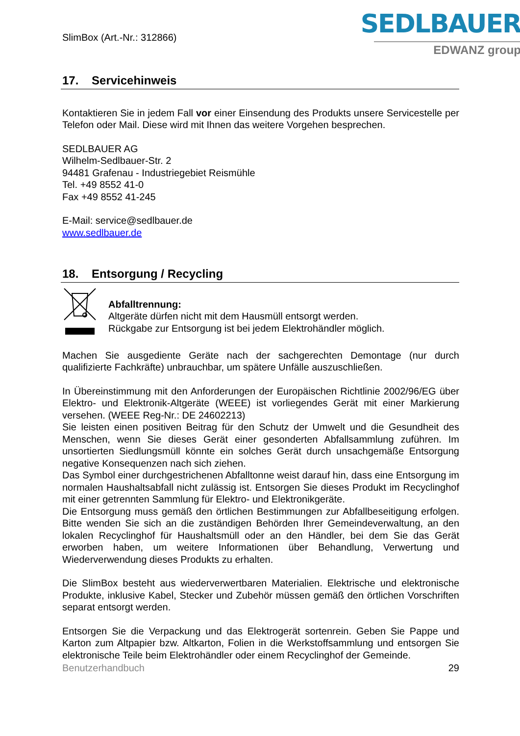SlimBox (Art.-Nr.: 312866)
SEDLBAUER
EDWANZ group
17. Servicehinweis
Kontaktieren Sie in jedem Fall vor einer Einsendung des Produkts unsere Servicestelle per Telefon oder Mail. Diese wird mit Ihnen das weitere Vorgehen besprechen.
SEDLBAUER AG
Wilhelm-Sedlbauer-Str. 2
94481 Grafenau - Industriegebiet Reismühle
Tel. +49 8552 41-0
Fax +49 8552 41-245
E-Mail: service@sedlbauer.de
www.sedlbauer.de
18. Entsorgung / Recycling
Abfalltrennung:
Altgeräte dürfen nicht mit dem Hausmüll entsorgt werden.
Rückgabe zur Entsorgung ist bei jedem Elektrohändler möglich.
Machen Sie ausgediente Geräte nach der sachgerechten Demontage (nur durch qualifizierte Fachkräfte) unbrauchbar, um spätere Unfälle auszuschließen.
In Übereinstimmung mit den Anforderungen der Europäischen Richtlinie 2002/96/EG über Elektro- und Elektronik-Altgeräte (WEEE) ist vorliegendes Gerät mit einer Markierung versehen. (WEEE Reg-Nr.: DE 24602213)
Sie leisten einen positiven Beitrag für den Schutz der Umwelt und die Gesundheit des Menschen, wenn Sie dieses Gerät einer gesonderten Abfallsammlung zuführen. Im unsortierten Siedlungsmüll könnte ein solches Gerät durch unsachgemäße Entsorgung negative Konsequenzen nach sich ziehen.
Das Symbol einer durchgestrichenen Abfalltonne weist darauf hin, dass eine Entsorgung im normalen Haushaltsabfall nicht zulässig ist. Entsorgen Sie dieses Produkt im Recyclinghof mit einer getrennten Sammlung für Elektro- und Elektronikgeräte.
Die Entsorgung muss gemäß den örtlichen Bestimmungen zur Abfallbeseitigung erfolgen. Bitte wenden Sie sich an die zuständigen Behörden Ihrer Gemeindeverwaltung, an den lokalen Recyclinghof für Haushaltsmüll oder an den Händler, bei dem Sie das Gerät erworben haben, um weitere Informationen über Behandlung, Verwertung und Wiederverwendung dieses Produkts zu erhalten.
Die SlimBox besteht aus wiederverwertbaren Materialien. Elektrische und elektronische Produkte, inklusive Kabel, Stecker und Zubehör müssen gemäß den örtlichen Vorschriften separat entsorgt werden.
Entsorgen Sie die Verpackung und das Elektrogerät sortenrein. Geben Sie Pappe und Karton zum Altpapier bzw. Altkarton, Folien in die Werkstoffsammlung und entsorgen Sie elektronische Teile beim Elektrohändler oder einem Recyclinghof der Gemeinde.
Benutzerhandbuch 29